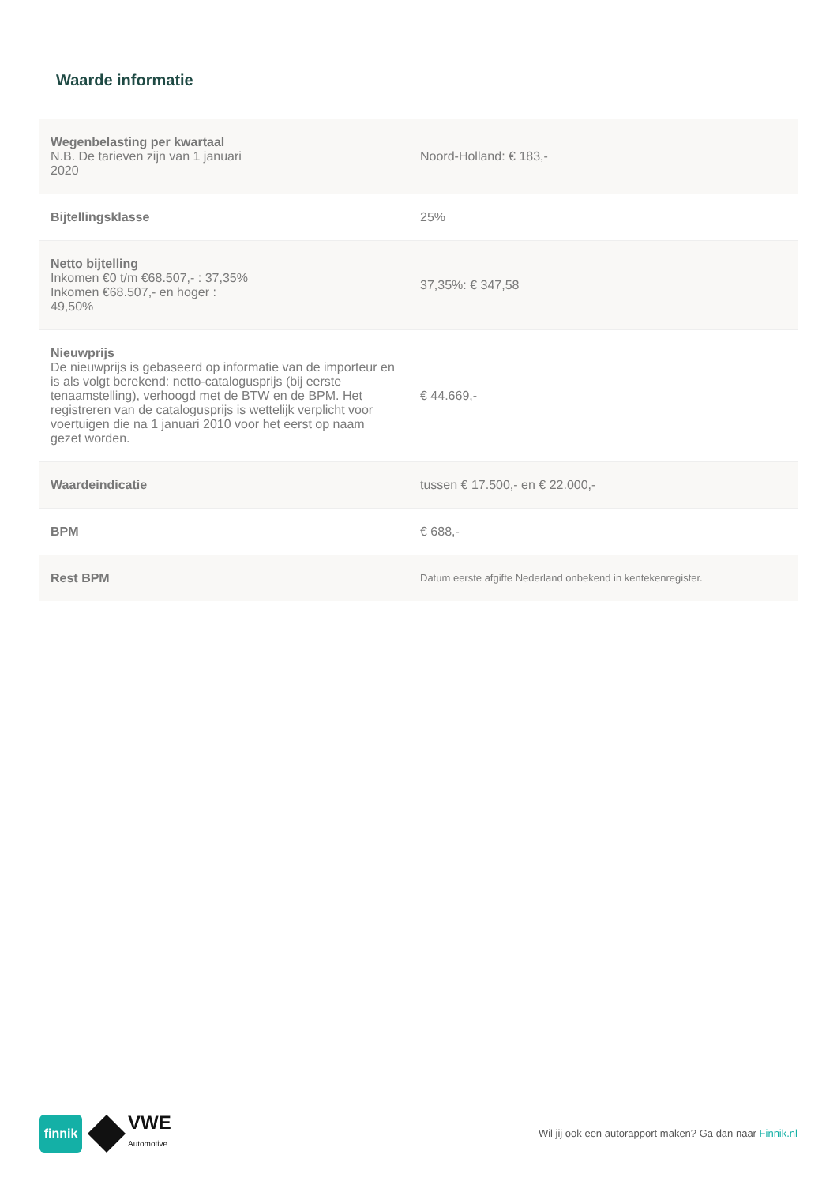Waarde informatie
| Wegenbelasting per kwartaal N.B. De tarieven zijn van 1 januari 2020 | Noord-Holland: € 183,- |
| Bijtellingsklasse | 25% |
| Netto bijtelling Inkomen €0 t/m €68.507,- : 37,35% Inkomen €68.507,- en hoger : 49,50% | 37,35%: € 347,58 |
| Nieuwprijs De nieuwprijs is gebaseerd op informatie van de importeur en is als volgt berekend: netto-catalogusprijs (bij eerste tenaamstelling), verhoogd met de BTW en de BPM. Het registreren van de catalogusprijs is wettelijk verplicht voor voertuigen die na 1 januari 2010 voor het eerst op naam gezet worden. | € 44.669,- |
| Waardeindicatie | tussen € 17.500,- en € 22.000,- |
| BPM | € 688,- |
| Rest BPM | Datum eerste afgifte Nederland onbekend in kentekenregister. |
finnik
VWE
Automotive
Wil jij ook een autorapport maken? Ga dan naar Finnik.nl